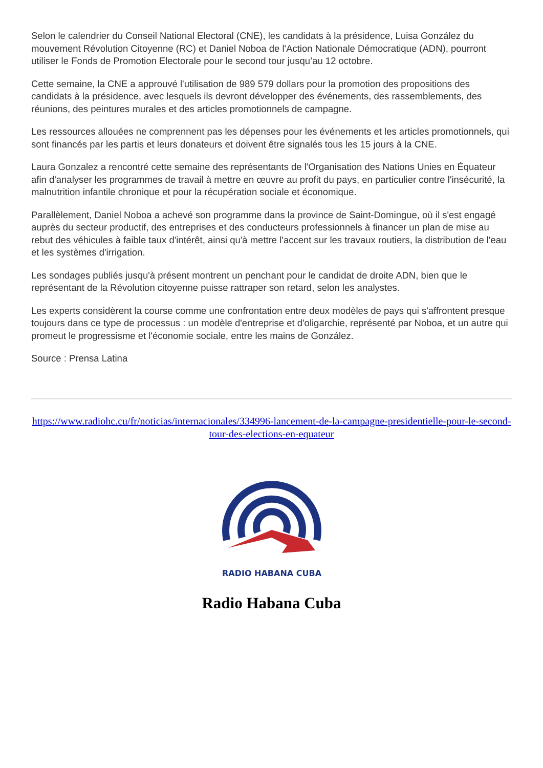Selon le calendrier du Conseil National Electoral (CNE), les candidats à la présidence, Luisa González du mouvement Révolution Citoyenne (RC) et Daniel Noboa de l'Action Nationale Démocratique (ADN), pourront utiliser le Fonds de Promotion Electorale pour le second tour jusqu’au 12 octobre.
Cette semaine, la CNE a approuvé l'utilisation de 989 579 dollars pour la promotion des propositions des candidats à la présidence, avec lesquels ils devront développer des événements, des rassemblements, des réunions, des peintures murales et des articles promotionnels de campagne.
Les ressources allouées ne comprennent pas les dépenses pour les événements et les articles promotionnels, qui sont financés par les partis et leurs donateurs et doivent être signalés tous les 15 jours à la CNE.
Laura Gonzalez a rencontré cette semaine des représentants de l'Organisation des Nations Unies en Équateur afin d'analyser les programmes de travail à mettre en œuvre au profit du pays, en particulier contre l'insécurité, la malnutrition infantile chronique et pour la récupération sociale et économique.
Parallèlement, Daniel Noboa a achevé son programme dans la province de Saint-Domingue, où il s'est engagé auprès du secteur productif, des entreprises et des conducteurs professionnels à financer un plan de mise au rebut des véhicules à faible taux d'intérêt, ainsi qu'à mettre l'accent sur les travaux routiers, la distribution de l'eau et les systèmes d'irrigation.
Les sondages publiés jusqu'à présent montrent un penchant pour le candidat de droite ADN, bien que le représentant de la Révolution citoyenne puisse rattraper son retard, selon les analystes.
Les experts considèrent la course comme une confrontation entre deux modèles de pays qui s'affrontent presque toujours dans ce type de processus : un modèle d'entreprise et d'oligarchie, représenté par Noboa, et un autre qui promeut le progressisme et l'économie sociale, entre les mains de González.
Source : Prensa Latina
https://www.radiohc.cu/fr/noticias/internacionales/334996-lancement-de-la-campagne-presidentielle-pour-le-second-tour-des-elections-en-equateur
RADIO HABANA CUBA
Radio Habana Cuba